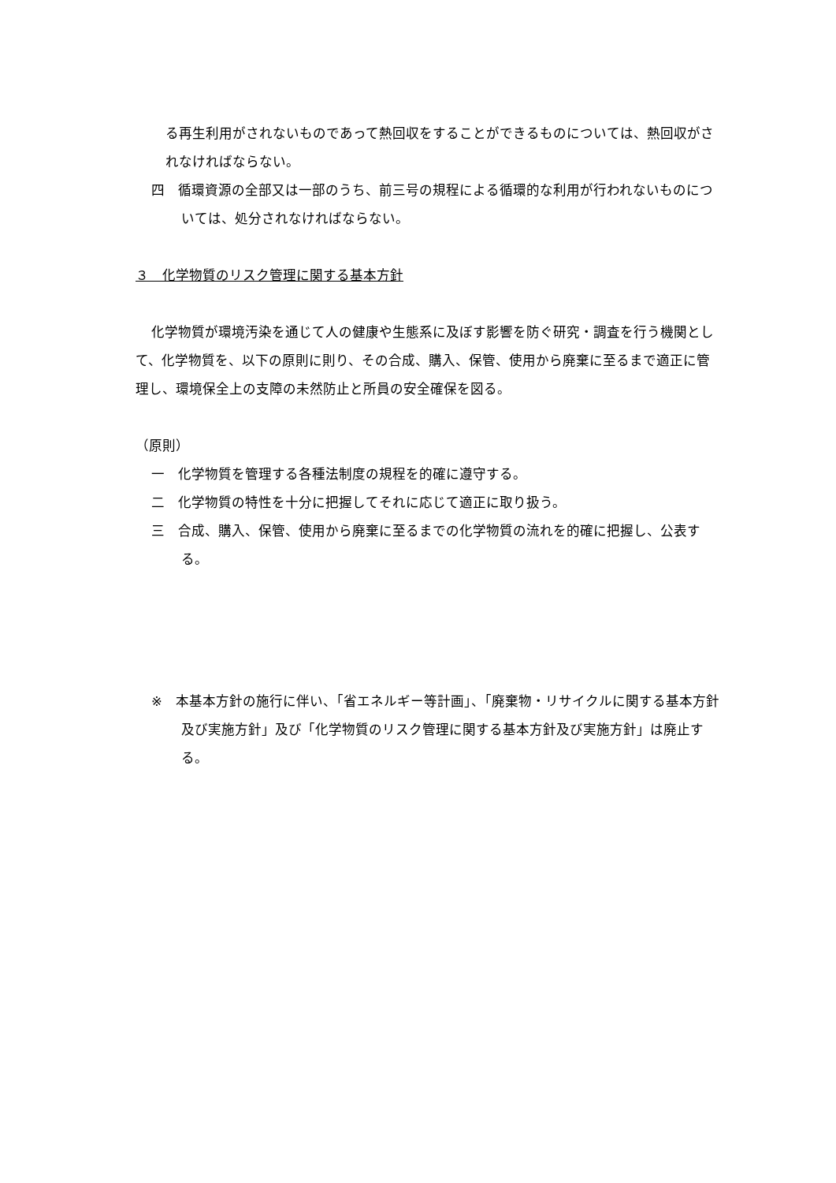る再生利用がされないものであって熱回収をすることができるものについては、熱回収がされなければならない。
四　循環資源の全部又は一部のうち、前三号の規程による循環的な利用が行われないものについては、処分されなければならない。
３　化学物質のリスク管理に関する基本方針
化学物質が環境汚染を通じて人の健康や生態系に及ぼす影響を防ぐ研究・調査を行う機関として、化学物質を、以下の原則に則り、その合成、購入、保管、使用から廃棄に至るまで適正に管理し、環境保全上の支障の未然防止と所員の安全確保を図る。
（原則）
一　化学物質を管理する各種法制度の規程を的確に遵守する。
二　化学物質の特性を十分に把握してそれに応じて適正に取り扱う。
三　合成、購入、保管、使用から廃棄に至るまでの化学物質の流れを的確に把握し、公表する。
※　本基本方針の施行に伴い、「省エネルギー等計画」、「廃棄物・リサイクルに関する基本方針及び実施方針」及び「化学物質のリスク管理に関する基本方針及び実施方針」は廃止する。